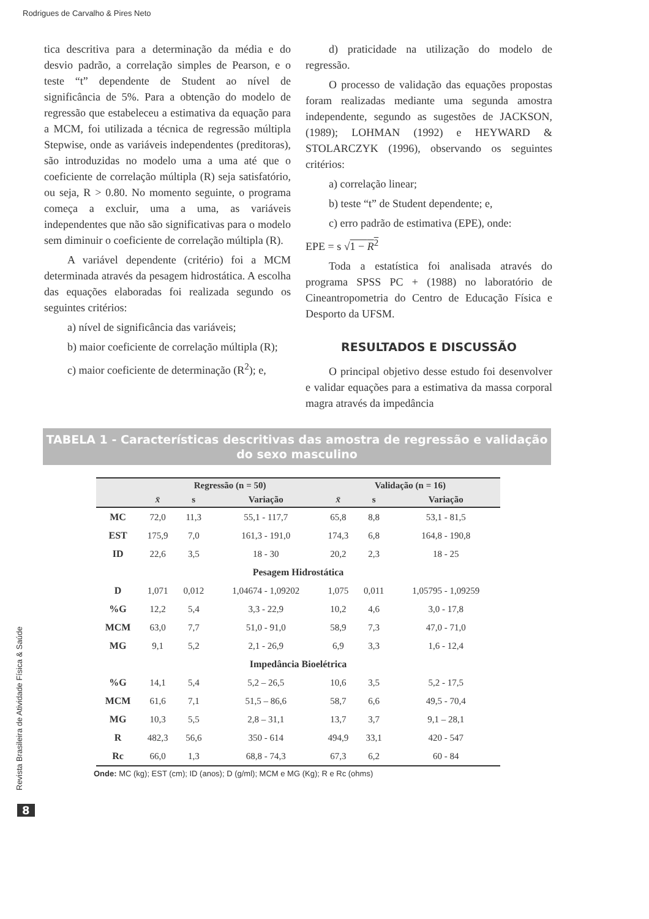Rodrigues de Carvalho & Pires Neto
tica descritiva para a determinação da média e do desvio padrão, a correlação simples de Pearson, e o teste “t” dependente de Student ao nível de significância de 5%. Para a obtenção do modelo de regressão que estabeleceu a estimativa da equação para a MCM, foi utilizada a técnica de regressão múltipla Stepwise, onde as variáveis independentes (preditoras), são introduzidas no modelo uma a uma até que o coeficiente de correlação múltipla (R) seja satisfatório, ou seja, R > 0.80. No momento seguinte, o programa começa a excluir, uma a uma, as variáveis independentes que não são significativas para o modelo sem diminuir o coeficiente de correlação múltipla (R).
A variável dependente (critério) foi a MCM determinada através da pesagem hidrostática. A escolha das equações elaboradas foi realizada segundo os seguintes critérios:
a) nível de significância das variáveis;
b) maior coeficiente de correlação múltipla (R);
c) maior coeficiente de determinação (R<sup>2</sup>); e,
d) praticidade na utilização do modelo de regressão.
O processo de validação das equações propostas foram realizadas mediante uma segunda amostra independente, segundo as sugestões de JACKSON, (1989); LOHMAN (1992) e HEYWARD & STOLARCZYK (1996), observando os seguintes critérios:
a) correlação linear;
b) teste “t” de Student dependente; e,
c) erro padrão de estimativa (EPE), onde:
EPE = s √1 − R<sup>2</sup>
Toda a estatística foi analisada através do programa SPSS PC + (1988) no laboratório de Cineantropometria do Centro de Educação Física e Desporto da UFSM.
RESULTADOS E DISCUSSÃO
O principal objetivo desse estudo foi desenvolver e validar equações para a estimativa da massa corporal magra através da impedância
TABELA 1 - Características descritivas das amostra de regressão e validação do sexo masculino
| | Regressão (n = 50) | | | Validação (n = 16) | | |
| --- | --- | --- | --- | --- | --- | --- |
| | x̄ | s | Variação | x̄ | s | Variação |
| MC | 72,0 | 11,3 | 55,1 - 117,7 | 65,8 | 8,8 | 53,1 - 81,5 |
| EST | 175,9 | 7,0 | 161,3 - 191,0 | 174,3 | 6,8 | 164,8 - 190,8 |
| ID | 22,6 | 3,5 | 18 - 30 | 20,2 | 2,3 | 18 - 25 |
| Pesagem Hidrostática | | | | | | |
| D | 1,071 | 0,012 | 1,04674 - 1,09202 | 1,075 | 0,011 | 1,05795 - 1,09259 |
| %G | 12,2 | 5,4 | 3,3 - 22,9 | 10,2 | 4,6 | 3,0 - 17,8 |
| MCM | 63,0 | 7,7 | 51,0 - 91,0 | 58,9 | 7,3 | 47,0 - 71,0 |
| MG | 9,1 | 5,2 | 2,1 - 26,9 | 6,9 | 3,3 | 1,6 - 12,4 |
| Impedância Bioelétrica | | | | | | |
| %G | 14,1 | 5,4 | 5,2 – 26,5 | 10,6 | 3,5 | 5,2 - 17,5 |
| MCM | 61,6 | 7,1 | 51,5 – 86,6 | 58,7 | 6,6 | 49,5 - 70,4 |
| MG | 10,3 | 5,5 | 2,8 – 31,1 | 13,7 | 3,7 | 9,1 – 28,1 |
| R | 482,3 | 56,6 | 350 - 614 | 494,9 | 33,1 | 420 - 547 |
| Rc | 66,0 | 1,3 | 68,8 - 74,3 | 67,3 | 6,2 | 60 - 84 |
Onde: MC (kg); EST (cm); ID (anos); D (g/ml); MCM e MG (Kg); R e Rc (ohms)
Revista Brasileira de Atividade Física & Saúde
8